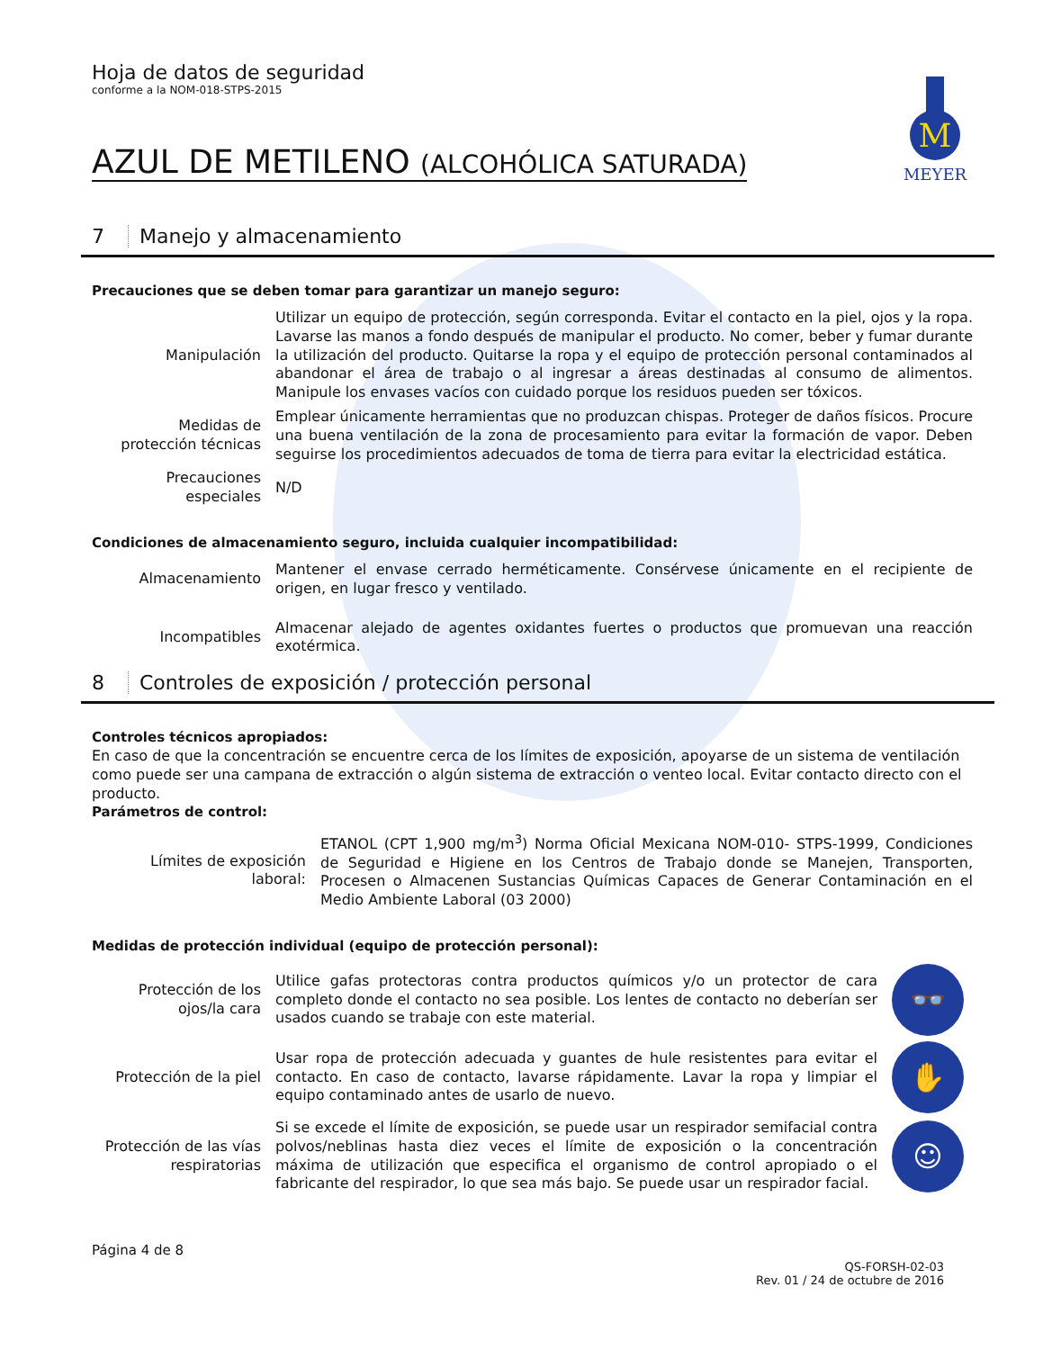M
MEYER
Hoja de datos de seguridad
conforme a la NOM-018-STPS-2015
AZUL DE METILENO (ALCOHÓLICA SATURADA)
7 Manejo y almacenamiento
Precauciones que se deben tomar para garantizar un manejo seguro:
| Manipulación | Utilizar un equipo de protección, según corresponda. Evitar el contacto en la piel, ojos y la ropa. Lavarse las manos a fondo después de manipular el producto. No comer, beber y fumar durante la utilización del producto. Quitarse la ropa y el equipo de protección personal contaminados al abandonar el área de trabajo o al ingresar a áreas destinadas al consumo de alimentos. Manipule los envases vacíos con cuidado porque los residuos pueden ser tóxicos. |
| Medidas de protección técnicas | Emplear únicamente herramientas que no produzcan chispas. Proteger de daños físicos. Procure una buena ventilación de la zona de procesamiento para evitar la formación de vapor. Deben seguirse los procedimientos adecuados de toma de tierra para evitar la electricidad estática. |
| Precauciones especiales | N/D |
Condiciones de almacenamiento seguro, incluida cualquier incompatibilidad:
| Almacenamiento | Mantener el envase cerrado herméticamente. Consérvese únicamente en el recipiente de origen, en lugar fresco y ventilado. |
| Incompatibles | Almacenar alejado de agentes oxidantes fuertes o productos que promuevan una reacción exotérmica. |
8 Controles de exposición / protección personal
Controles técnicos apropiados:
En caso de que la concentración se encuentre cerca de los límites de exposición, apoyarse de un sistema de ventilación como puede ser una campana de extracción o algún sistema de extracción o venteo local. Evitar contacto directo con el producto.
Parámetros de control:
| Límites de exposición laboral: | ETANOL (CPT 1,900 mg/m<sup>3</sup>) Norma Oficial Mexicana NOM-010- STPS-1999, Condiciones de Seguridad e Higiene en los Centros de Trabajo donde se Manejen, Transporten, Procesen o Almacenen Sustancias Químicas Capaces de Generar Contaminación en el Medio Ambiente Laboral (03 2000) |
Medidas de protección individual (equipo de protección personal):
| Protección de los ojos/la cara | Utilice gafas protectoras contra productos químicos y/o un protector de cara completo donde el contacto no sea posible. Los lentes de contacto no deberían ser usados cuando se trabaje con este material. | 👓 |
| Protección de la piel | Usar ropa de protección adecuada y guantes de hule resistentes para evitar el contacto. En caso de contacto, lavarse rápidamente. Lavar la ropa y limpiar el equipo contaminado antes de usarlo de nuevo. | ✋ |
| Protección de las vías respiratorias | Si se excede el límite de exposición, se puede usar un respirador semifacial contra polvos/neblinas hasta diez veces el límite de exposición o la concentración máxima de utilización que especifica el organismo de control apropiado o el fabricante del respirador, lo que sea más bajo. Se puede usar un respirador facial. | ☺ |
Página 4 de 8
QS-FORSH-02-03
Rev. 01 / 24 de octubre de 2016